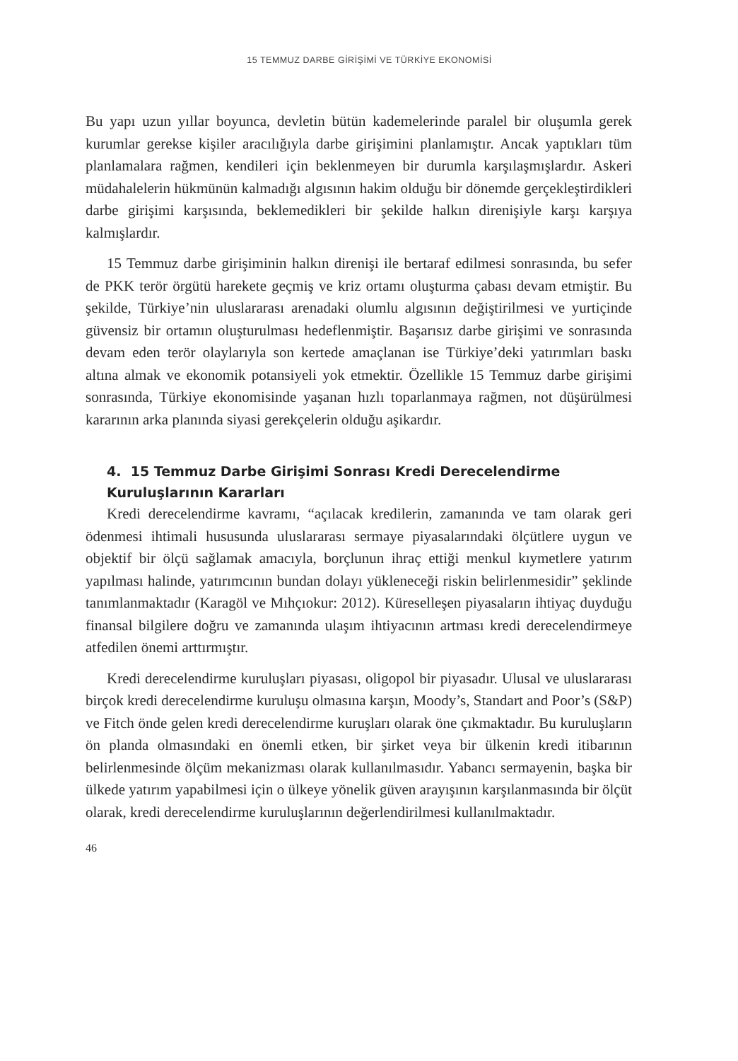15 TEMMUZ DARBE GİRİŞİMİ VE TÜRKİYE EKONOMİSİ
Bu yapı uzun yıllar boyunca, devletin bütün kademelerinde paralel bir oluşumla gerek kurumlar gerekse kişiler aracılığıyla darbe girişimini planlamıştır. Ancak yaptıkları tüm planlamalara rağmen, kendileri için beklenmeyen bir durumla karşılaşmışlardır. Askeri müdahalelerin hükmünün kalmadığı algısının hakim olduğu bir dönemde gerçekleştirdikleri darbe girişimi karşısında, beklemedikleri bir şekilde halkın direnişiyle karşı karşıya kalmışlardır.
15 Temmuz darbe girişiminin halkın direnişi ile bertaraf edilmesi sonrasında, bu sefer de PKK terör örgütü harekete geçmiş ve kriz ortamı oluşturma çabası devam etmiştir. Bu şekilde, Türkiye’nin uluslararası arenadaki olumlu algısının değiştirilmesi ve yurtiçinde güvensiz bir ortamın oluşturulması hedeflenmiştir. Başarısız darbe girişimi ve sonrasında devam eden terör olaylarıyla son kertede amaçlanan ise Türkiye’deki yatırımları baskı altına almak ve ekonomik potansiyeli yok etmektir. Özellikle 15 Temmuz darbe girişimi sonrasında, Türkiye ekonomisinde yaşanan hızlı toparlanmaya rağmen, not düşürülmesi kararının arka planında siyasi gerekçelerin olduğu aşikardır.
4. 15 Temmuz Darbe Girişimi Sonrası Kredi Derecelendirme Kuruluşlarının Kararları
Kredi derecelendirme kavramı, “açılacak kredilerin, zamanında ve tam olarak geri ödenmesi ihtimali hususunda uluslararası sermaye piyasalarındaki ölçütlere uygun ve objektif bir ölçü sağlamak amacıyla, borçlunun ihraç ettiği menkul kıymetlere yatırım yapılması halinde, yatırımcının bundan dolayı yükleneceği riskin belirlenmesidir” şeklinde tanımlanmaktadır (Karagöl ve Mıhçıokur: 2012). Küreselleşen piyasaların ihtiyaç duyduğu finansal bilgilere doğru ve zamanında ulaşım ihtiyacının artması kredi derecelendirmeye atfedilen önemi arttırmıştır.
Kredi derecelendirme kuruluşları piyasası, oligopol bir piyasadır. Ulusal ve uluslararası birçok kredi derecelendirme kuruluşu olmasına karşın, Moody’s, Standart and Poor’s (S&P) ve Fitch önde gelen kredi derecelendirme kuruşları olarak öne çıkmaktadır. Bu kuruluşların ön planda olmasındaki en önemli etken, bir şirket veya bir ülkenin kredi itibarının belirlenmesinde ölçüm mekanizması olarak kullanılmasıdır. Yabancı sermayenin, başka bir ülkede yatırım yapabilmesi için o ülkeye yönelik güven arayışının karşılanmasında bir ölçüt olarak, kredi derecelendirme kuruluşlarının değerlendirilmesi kullanılmaktadır.
46